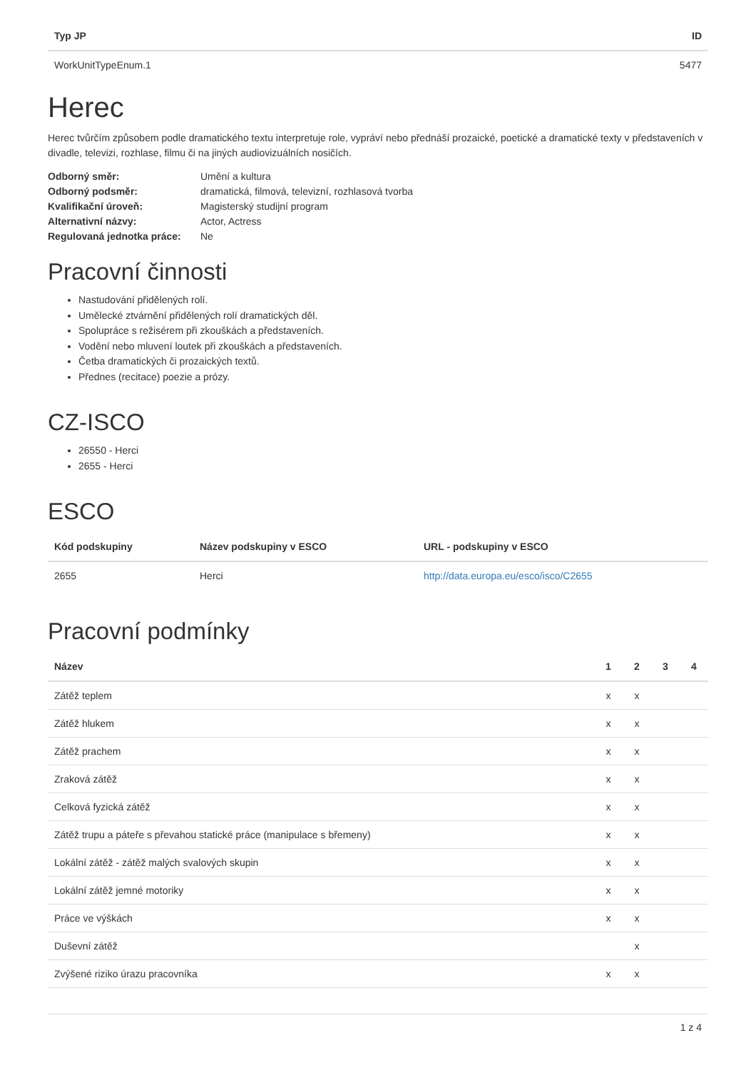| Typ JP | ID |
| --- | --- |
| WorkUnitTypeEnum.1 | 5477 |
Herec
Herec tvůrčím způsobem podle dramatického textu interpretuje role, vypráví nebo přednáší prozaické, poetické a dramatické texty v představeních v divadle, televizi, rozhlase, filmu či na jiných audiovizuálních nosičích.
| Odborný směr: | Umění a kultura |
| Odborný podsměr: | dramatická, filmová, televizní, rozhlasová tvorba |
| Kvalifikační úroveň: | Magisterský studijní program |
| Alternativní názvy: | Actor, Actress |
| Regulovaná jednotka práce: | Ne |
Pracovní činnosti
Nastudování přidělených rolí.
Umělecké ztvárnění přidělených rolí dramatických děl.
Spolupráce s režisérem při zkouškách a představeních.
Vodění nebo mluvení loutek při zkouškách a představeních.
Četba dramatických či prozaických textů.
Přednes (recitace) poezie a prózy.
CZ-ISCO
26550 - Herci
2655 - Herci
ESCO
| Kód podskupiny | Název podskupiny v ESCO | URL - podskupiny v ESCO |
| --- | --- | --- |
| 2655 | Herci | http://data.europa.eu/esco/isco/C2655 |
Pracovní podmínky
| Název | 1 | 2 | 3 | 4 |
| --- | --- | --- | --- | --- |
| Zátěž teplem | x | x | | |
| Zátěž hlukem | x | x | | |
| Zátěž prachem | x | x | | |
| Zraková zátěž | x | x | | |
| Celková fyzická zátěž | x | x | | |
| Zátěž trupu a páteře s převahou statické práce (manipulace s břemeny) | x | x | | |
| Lokální zátěž - zátěž malých svalových skupin | x | x | | |
| Lokální zátěž jemné motoriky | x | x | | |
| Práce ve výškách | x | x | | |
| Duševní zátěž | | x | | |
| Zvýšené riziko úrazu pracovníka | x | x | | |
1 z 4